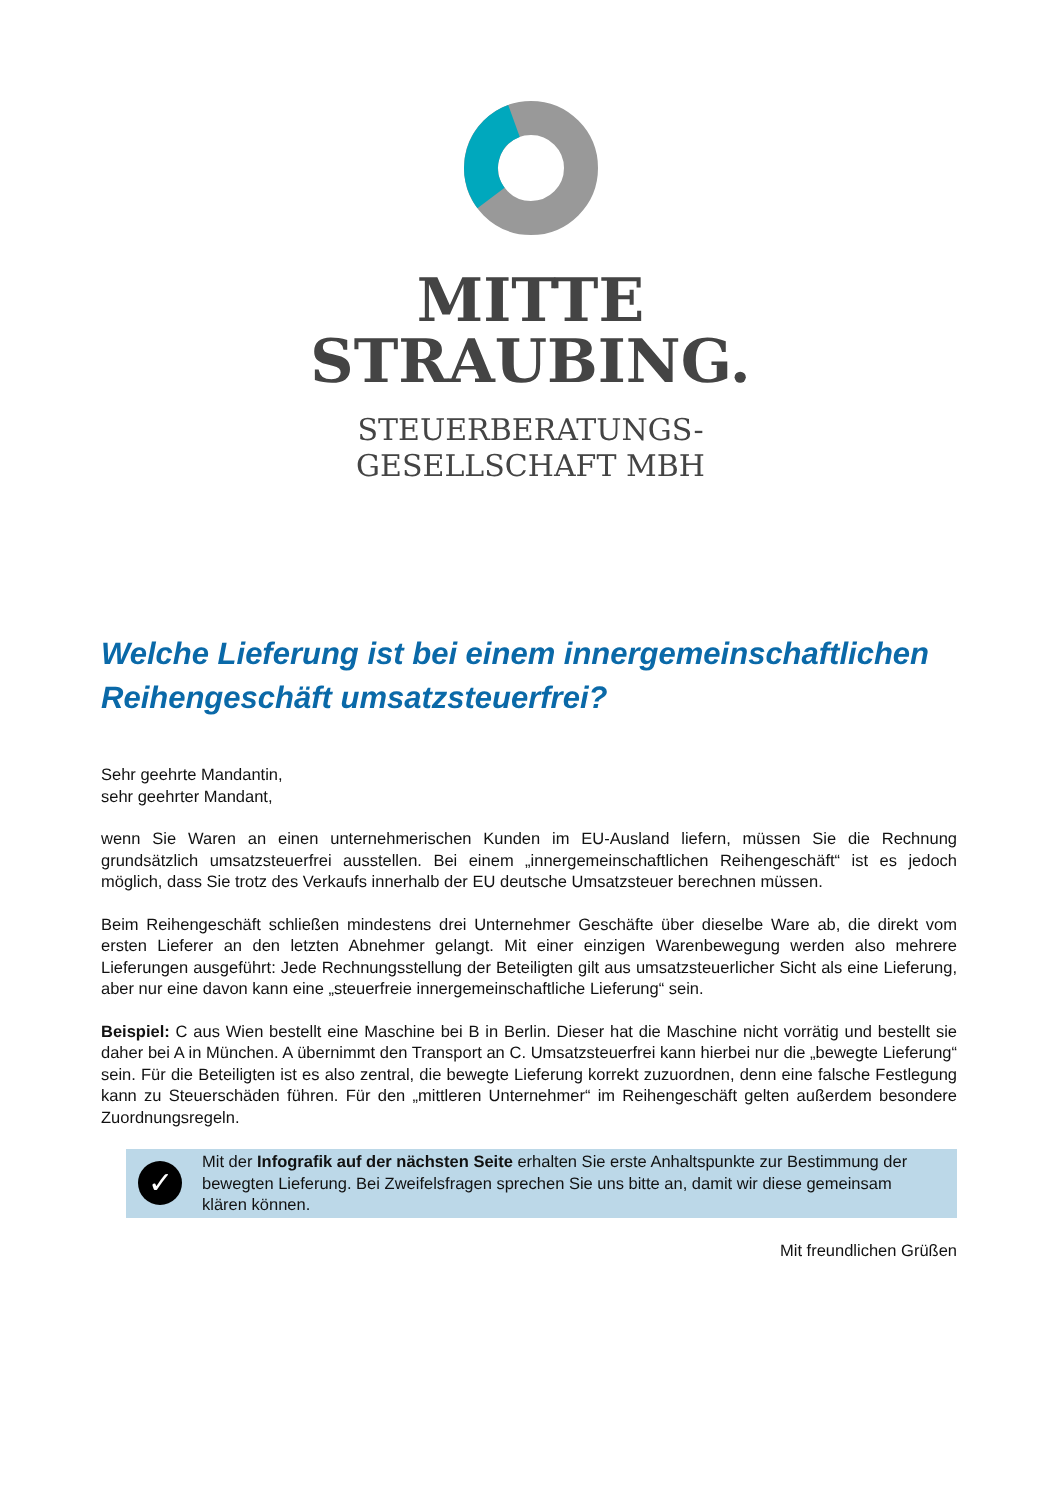MITTE
STRAUBING.
STEUERBERATUNGS-
GESELLSCHAFT MBH
Welche Lieferung ist bei einem innergemeinschaftlichen Reihengeschäft umsatzsteuerfrei?
Sehr geehrte Mandantin,
sehr geehrter Mandant,
wenn Sie Waren an einen unternehmerischen Kunden im EU-Ausland liefern, müssen Sie die Rechnung grundsätzlich umsatzsteuerfrei ausstellen. Bei einem „innergemeinschaftlichen Reihengeschäft“ ist es jedoch möglich, dass Sie trotz des Verkaufs innerhalb der EU deutsche Umsatzsteuer berechnen müssen.
Beim Reihengeschäft schließen mindestens drei Unternehmer Geschäfte über dieselbe Ware ab, die direkt vom ersten Lieferer an den letzten Abnehmer gelangt. Mit einer einzigen Warenbewegung werden also mehrere Lieferungen ausgeführt: Jede Rechnungsstellung der Beteiligten gilt aus umsatzsteuerlicher Sicht als eine Lieferung, aber nur eine davon kann eine „steuerfreie innergemeinschaftliche Lieferung“ sein.
Beispiel: C aus Wien bestellt eine Maschine bei B in Berlin. Dieser hat die Maschine nicht vorrätig und bestellt sie daher bei A in München. A übernimmt den Transport an C. Umsatzsteuerfrei kann hierbei nur die „bewegte Lieferung“ sein. Für die Beteiligten ist es also zentral, die bewegte Lieferung korrekt zuzuordnen, denn eine falsche Festlegung kann zu Steuerschäden führen. Für den „mittleren Unternehmer“ im Reihengeschäft gelten außerdem besondere Zuordnungsregeln.
✓
Mit der Infografik auf der nächsten Seite erhalten Sie erste Anhaltspunkte zur Bestimmung der bewegten Lieferung. Bei Zweifelsfragen sprechen Sie uns bitte an, damit wir diese gemeinsam klären können.
Mit freundlichen Grüßen